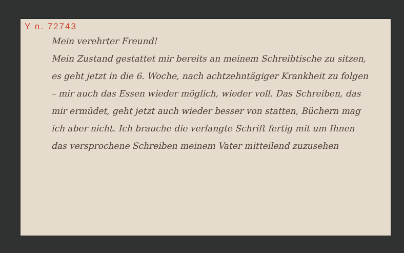Y n. 72743
Mein verehrter Freund!
Mein Zustand gestattet mir bereits an meinem Schreibtische zu sitzen, es geht jetzt in die 6. Woche, nach achtzehntägiger Krankheit zu folgen – mir auch das Essen wieder möglich, wieder voll. Das Schreiben, das mir ermüdet, geht jetzt auch wieder besser von statten, Büchern mag ich aber nicht. Ich brauche die verlangte Schrift fertig mit um Ihnen das versprochene Schreiben meinem Vater mitteilend zuzusehen